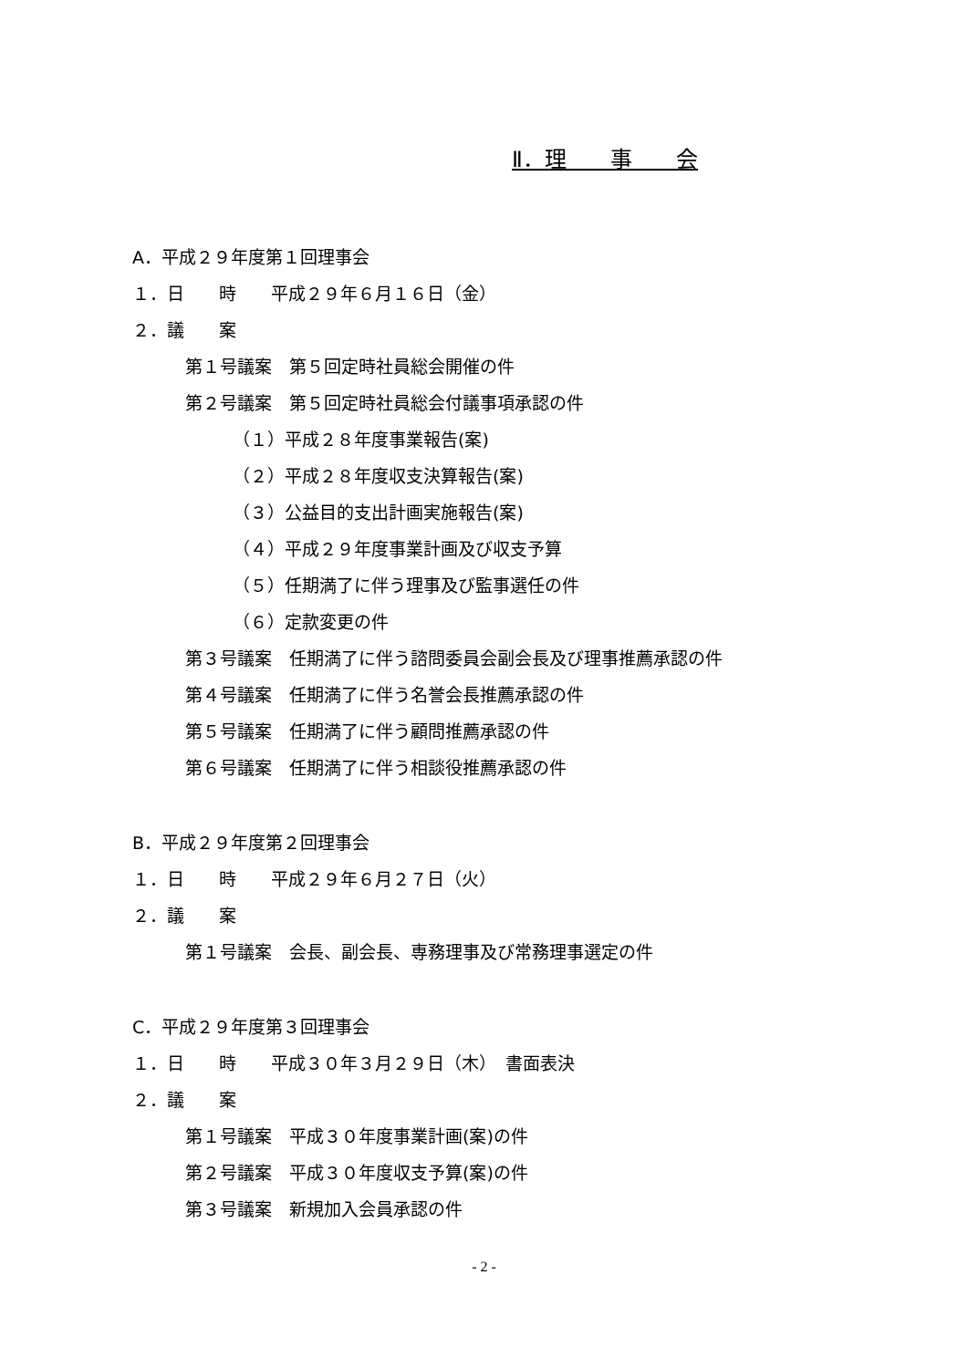Ⅱ．理　　事　　会
A．平成２９年度第１回理事会
１．日　　時　　平成２９年６月１６日（金）
２．議　　案
第１号議案　第５回定時社員総会開催の件
第２号議案　第５回定時社員総会付議事項承認の件
（１）平成２８年度事業報告(案)
（２）平成２８年度収支決算報告(案)
（３）公益目的支出計画実施報告(案)
（４）平成２９年度事業計画及び収支予算
（５）任期満了に伴う理事及び監事選任の件
（６）定款変更の件
第３号議案　任期満了に伴う諮問委員会副会長及び理事推薦承認の件
第４号議案　任期満了に伴う名誉会長推薦承認の件
第５号議案　任期満了に伴う顧問推薦承認の件
第６号議案　任期満了に伴う相談役推薦承認の件
B．平成２９年度第２回理事会
１．日　　時　　平成２９年６月２７日（火）
２．議　　案
第１号議案　会長、副会長、専務理事及び常務理事選定の件
C．平成２９年度第３回理事会
１．日　　時　　平成３０年３月２９日（木）　書面表決
２．議　　案
第１号議案　平成３０年度事業計画(案)の件
第２号議案　平成３０年度収支予算(案)の件
第３号議案　新規加入会員承認の件
- 2 -